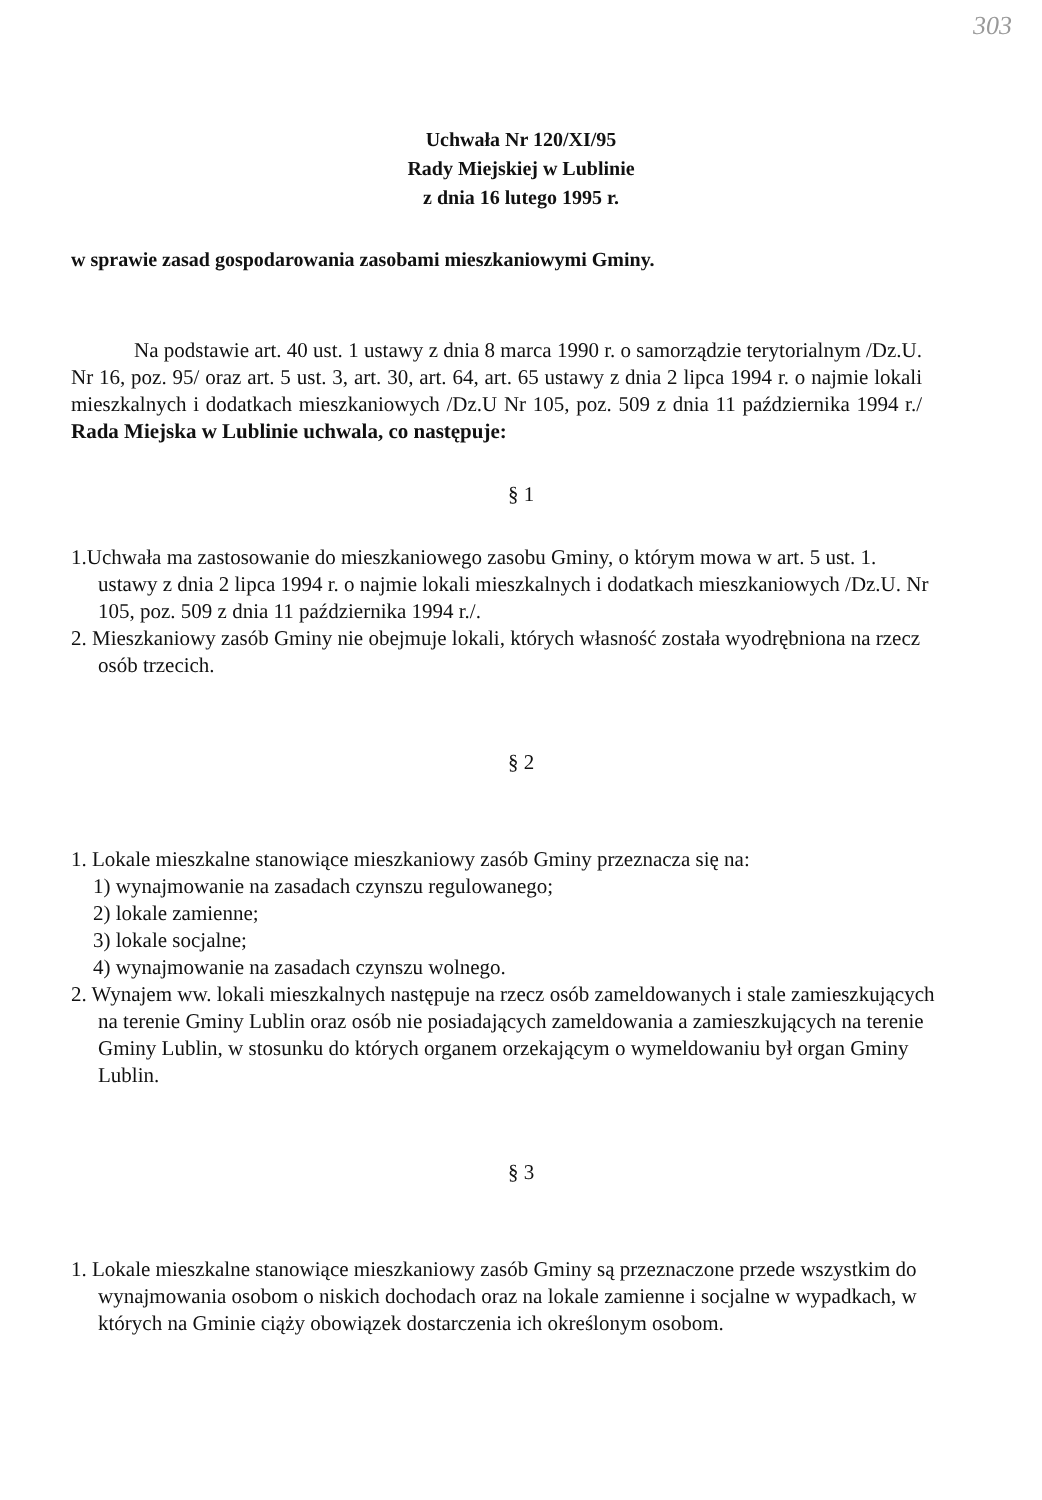303
Uchwała Nr 120/XI/95
Rady Miejskiej w Lublinie
z dnia 16 lutego 1995 r.
w sprawie zasad gospodarowania zasobami mieszkaniowymi Gminy.
Na podstawie art. 40 ust. 1 ustawy z dnia 8 marca 1990 r. o samorządzie terytorialnym /Dz.U. Nr 16, poz. 95/ oraz art. 5 ust. 3, art. 30, art. 64, art. 65 ustawy z dnia 2 lipca 1994 r. o najmie lokali mieszkalnych i dodatkach mieszkaniowych /Dz.U Nr 105, poz. 509 z dnia 11 października 1994 r./ Rada Miejska w Lublinie uchwala, co następuje:
§ 1
1.Uchwała ma zastosowanie do mieszkaniowego zasobu Gminy, o którym mowa w art. 5 ust. 1. ustawy z dnia 2 lipca 1994 r. o najmie lokali mieszkalnych i dodatkach mieszkaniowych /Dz.U. Nr 105, poz. 509 z dnia 11 października 1994 r./.
2. Mieszkaniowy zasób Gminy nie obejmuje lokali, których własność została wyodrębniona na rzecz osób trzecich.
§ 2
1. Lokale mieszkalne stanowiące mieszkaniowy zasób Gminy przeznacza się na:
1) wynajmowanie na zasadach czynszu regulowanego;
2) lokale zamienne;
3) lokale socjalne;
4) wynajmowanie na zasadach czynszu wolnego.
2. Wynajem ww. lokali mieszkalnych następuje na rzecz osób zameldowanych i stale zamieszkujących na terenie Gminy Lublin oraz osób nie posiadających zameldowania a zamieszkujących na terenie Gminy Lublin, w stosunku do których organem orzekającym o wymeldowaniu był organ Gminy Lublin.
§ 3
1. Lokale mieszkalne stanowiące mieszkaniowy zasób Gminy są przeznaczone przede wszystkim do wynajmowania osobom o niskich dochodach oraz na lokale zamienne i socjalne w wypadkach, w których na Gminie ciąży obowiązek dostarczenia ich określonym osobom.